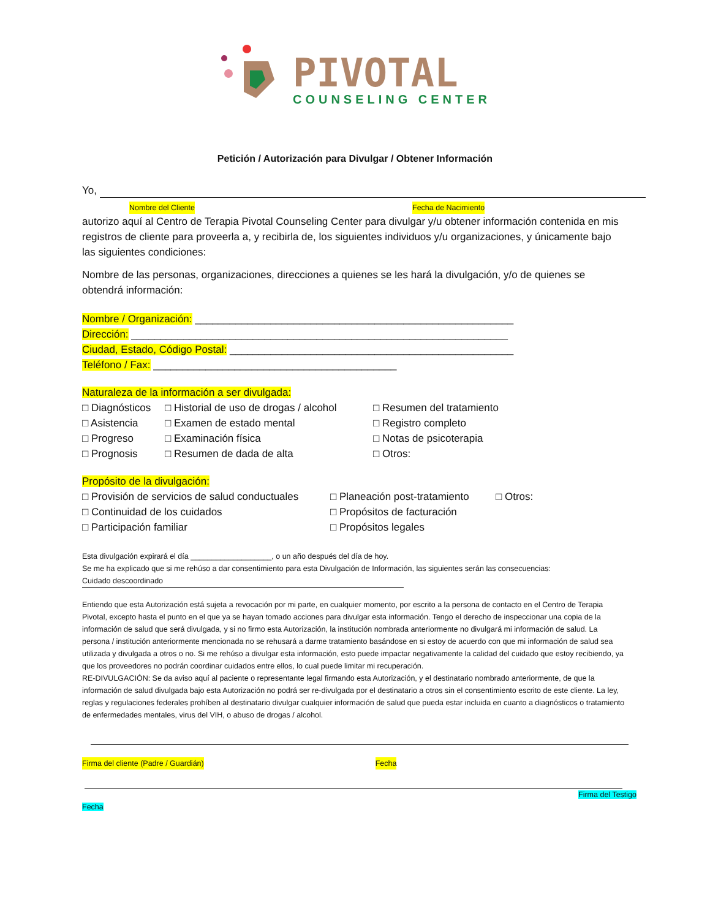PIVOTAL
COUNSELING CENTER
Petición / Autorización para Divulgar / Obtener Información
Yo,
Nombre del Cliente Fecha de Nacimiento
autorizo aquí al Centro de Terapia Pivotal Counseling Center para divulgar y/u obtener información contenida en mis registros de cliente para proveerla a, y recibirla de, los siguientes individuos y/u organizaciones, y únicamente bajo las siguientes condiciones:
Nombre de las personas, organizaciones, direcciones a quienes se les hará la divulgación, y/o de quienes se obtendrá información:
Nombre / Organización: _______________________________________________________
Dirección: _________________________________________________________________
Ciudad, Estado, Código Postal: _________________________________________________
Teléfono / Fax: __________________________________________
Naturaleza de la información a ser divulgada:
□ Diagnósticos
□ Asistencia
□ Progreso
□ Prognosis
□ Historial de uso de drogas / alcohol
□ Examen de estado mental
□ Examinación física
□ Resumen de dada de alta
□ Resumen del tratamiento
□ Registro completo
□ Notas de psicoterapia
□ Otros:
Propósito de la divulgación:
□ Provisión de servicios de salud conductuales
□ Continuidad de los cuidados
□ Participación familiar
□ Planeación post-tratamiento
□ Propósitos de facturación
□ Propósitos legales
□ Otros:
Esta divulgación expirará el día ___________________, o un año después del día de hoy.
Se me ha explicado que si me rehúso a dar consentimiento para esta Divulgación de Información, las siguientes serán las consecuencias:
Cuidado descoordinado
Entiendo que esta Autorización está sujeta a revocación por mi parte, en cualquier momento, por escrito a la persona de contacto en el Centro de Terapia Pivotal, excepto hasta el punto en el que ya se hayan tomado acciones para divulgar esta información. Tengo el derecho de inspeccionar una copia de la información de salud que será divulgada, y si no firmo esta Autorización, la institución nombrada anteriormente no divulgará mi información de salud. La persona / institución anteriormente mencionada no se rehusará a darme tratamiento basándose en si estoy de acuerdo con que mi información de salud sea utilizada y divulgada a otros o no. Si me rehúso a divulgar esta información, esto puede impactar negativamente la calidad del cuidado que estoy recibiendo, ya que los proveedores no podrán coordinar cuidados entre ellos, lo cual puede limitar mi recuperación.
RE-DIVULGACIÓN: Se da aviso aquí al paciente o representante legal firmando esta Autorización, y el destinatario nombrado anteriormente, de que la información de salud divulgada bajo esta Autorización no podrá ser re-divulgada por el destinatario a otros sin el consentimiento escrito de este cliente. La ley, reglas y regulaciones federales prohíben al destinatario divulgar cualquier información de salud que pueda estar incluida en cuanto a diagnósticos o tratamiento de enfermedades mentales, virus del VIH, o abuso de drogas / alcohol.
Firma del cliente (Padre / Guardián) Fecha
Firma del Testigo
Fecha